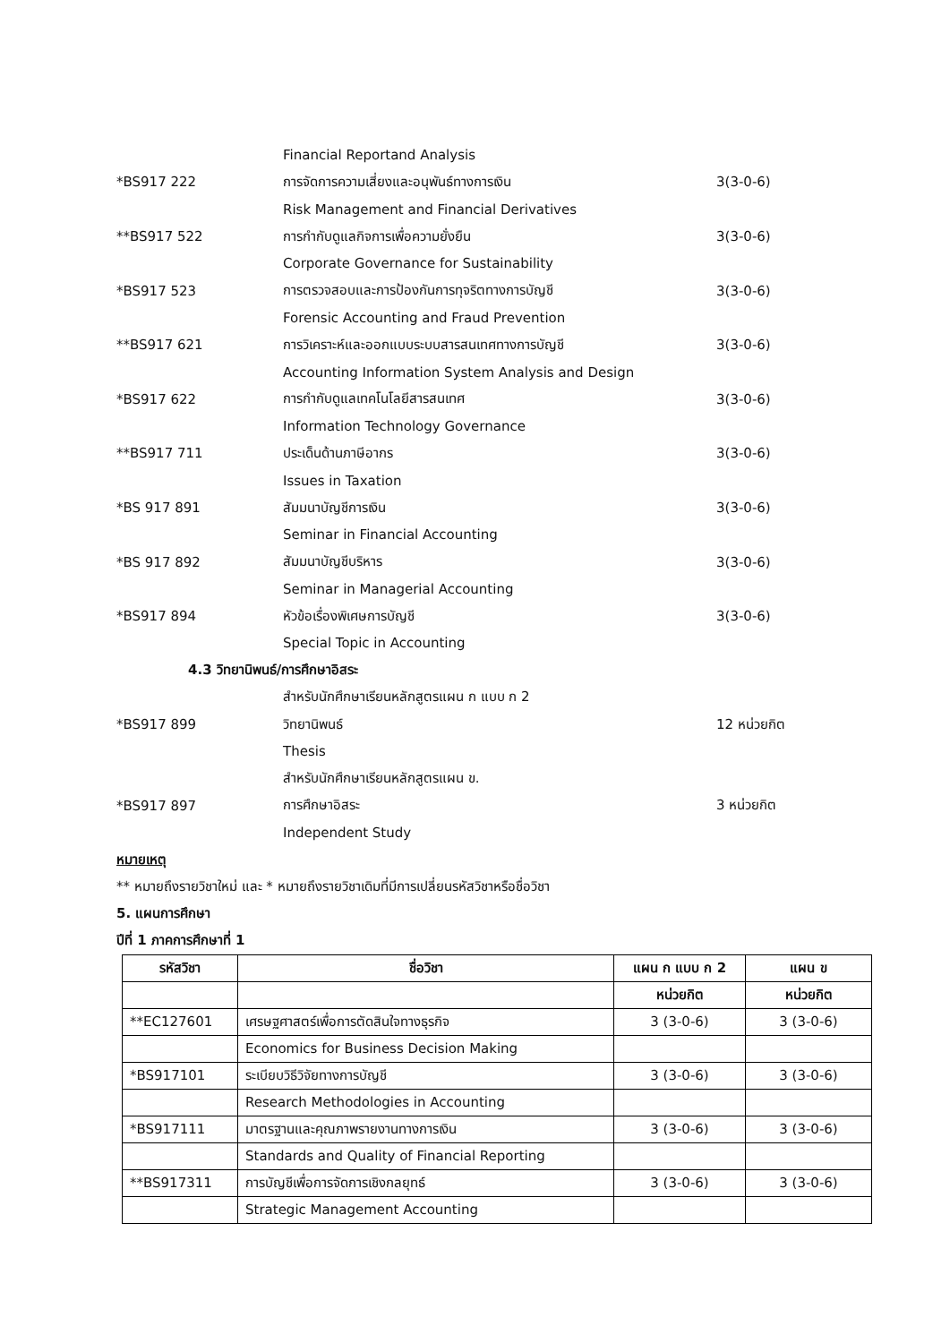Financial Reportand Analysis
*BS917 222 การจัดการความเสี่ยงและอนุพันธ์ทางการเงิน 3(3-0-6)
Risk Management and Financial Derivatives
**BS917 522 การกำกับดูแลกิจการเพื่อความยั่งยืน 3(3-0-6)
Corporate Governance for Sustainability
*BS917 523 การตรวจสอบและการป้องกันการทุจริตทางการบัญชี 3(3-0-6)
Forensic Accounting and Fraud Prevention
**BS917 621 การวิเคราะห์และออกแบบระบบสารสนเทศทางการบัญชี 3(3-0-6)
Accounting Information System Analysis and Design
*BS917 622 การกำกับดูแลเทคโนโลยีสารสนเทศ 3(3-0-6)
Information Technology Governance
**BS917 711 ประเด็นด้านภาษีอากร 3(3-0-6)
Issues in Taxation
*BS 917 891 สัมมนาบัญชีการเงิน 3(3-0-6)
Seminar in Financial Accounting
*BS 917 892 สัมมนาบัญชีบริหาร 3(3-0-6)
Seminar in Managerial Accounting
*BS917 894 หัวข้อเรื่องพิเศษการบัญชี 3(3-0-6)
Special Topic in Accounting
4.3 วิทยานิพนธ์/การศึกษาอิสระ
สำหรับนักศึกษาเรียนหลักสูตรแผน ก แบบ ก 2
*BS917 899 วิทยานิพนธ์ 12 หน่วยกิต
Thesis
สำหรับนักศึกษาเรียนหลักสูตรแผน ข.
*BS917 897 การศึกษาอิสระ 3 หน่วยกิต
Independent Study
หมายเหตุ
** หมายถึงรายวิชาใหม่ และ * หมายถึงรายวิชาเดิมที่มีการเปลี่ยนรหัสวิชาหรือชื่อวิชา
5. แผนการศึกษา
ปีที่ 1 ภาคการศึกษาที่ 1
| รหัสวิชา | ชื่อวิชา | แผน ก แบบ ก 2 | แผน ข |
| --- | --- | --- | --- |
| | | หน่วยกิต | หน่วยกิต |
| **EC127601 | เศรษฐศาสตร์เพื่อการตัดสินใจทางธุรกิจ | 3 (3-0-6) | 3 (3-0-6) |
| | Economics for Business Decision Making | | |
| *BS917101 | ระเบียบวิธีวิจัยทางการบัญชี | 3 (3-0-6) | 3 (3-0-6) |
| | Research Methodologies in Accounting | | |
| *BS917111 | มาตรฐานและคุณภาพรายงานทางการเงิน | 3 (3-0-6) | 3 (3-0-6) |
| | Standards and Quality of Financial Reporting | | |
| **BS917311 | การบัญชีเพื่อการจัดการเชิงกลยุทธ์ | 3 (3-0-6) | 3 (3-0-6) |
| | Strategic Management Accounting | | |